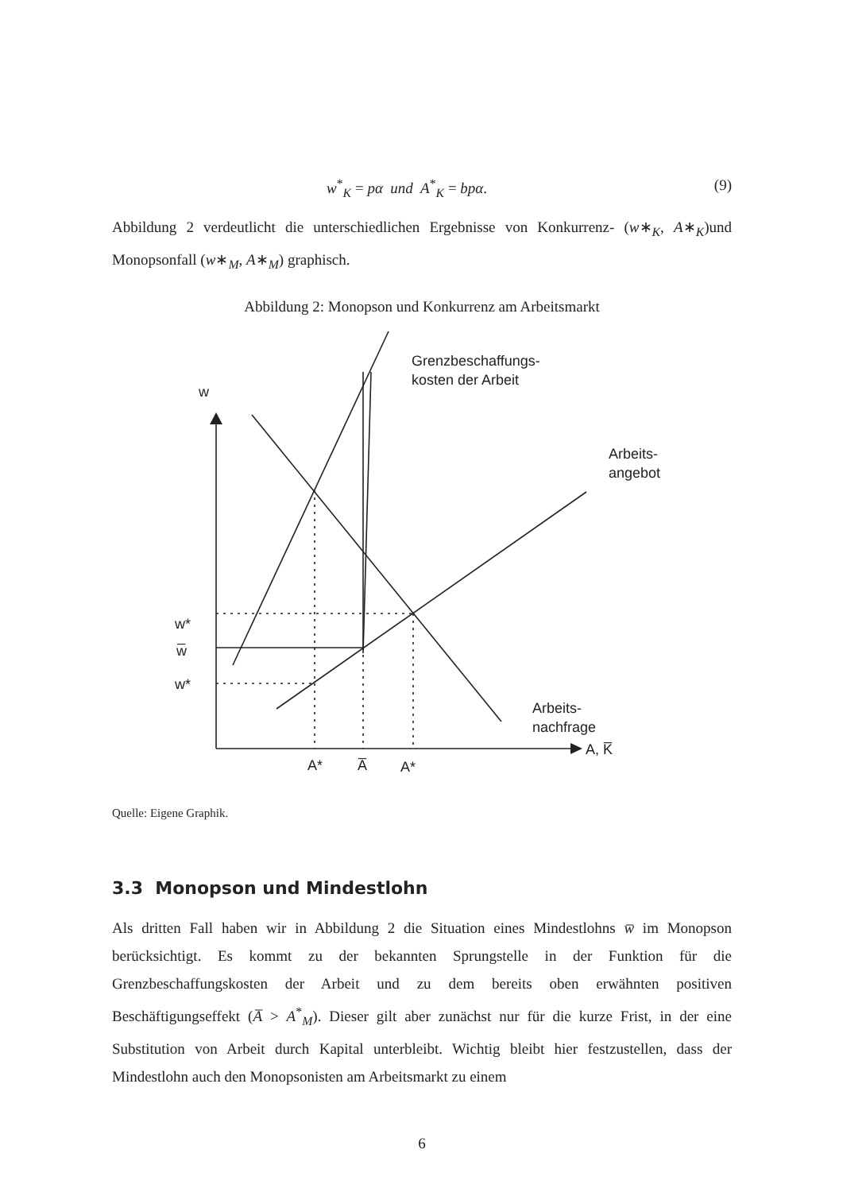w<sup>*</sup><sub>K</sub> = pα und A<sup>*</sup><sub>K</sub> = bpα. (9)
Abbildung 2 verdeutlicht die unterschiedlichen Ergebnisse von Konkurrenz- (w∗<sub>K</sub>, A∗<sub>K</sub>)und Monopsonfall (w∗<sub>M</sub>, A∗<sub>M</sub>) graphisch.
Abbildung 2: Monopson und Konkurrenz am Arbeitsmarkt
w
Grenzbeschaffungs-
kosten der Arbeit
Arbeits-
angebot
Arbeits-
nachfrage
A, K̅
w*
w̅
w*
A*
A̅
A*
Quelle: Eigene Graphik.
3.3 Monopson und Mindestlohn
Als dritten Fall haben wir in Abbildung 2 die Situation eines Mindestlohns w̅ im Monopson berücksichtigt. Es kommt zu der bekannten Sprungstelle in der Funktion für die Grenzbeschaffungskosten der Arbeit und zu dem bereits oben erwähnten positiven Beschäftigungseffekt (A̅ > A<sup>*</sup><sub>M</sub>). Dieser gilt aber zunächst nur für die kurze Frist, in der eine Substitution von Arbeit durch Kapital unterbleibt. Wichtig bleibt hier festzustellen, dass der Mindestlohn auch den Monopsonisten am Arbeitsmarkt zu einem
6